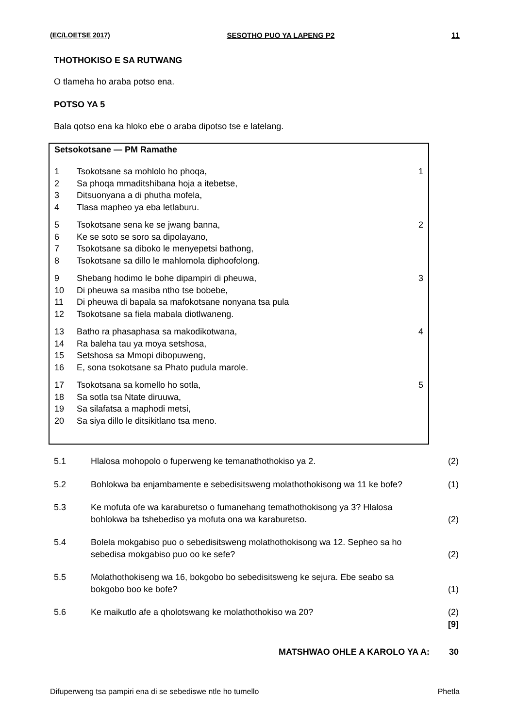(EC/LOETSE 2017) SESOTHO PUO YA LAPENG P2 11
THOTHOKISO E SA RUTWANG
O tlameha ho araba potso ena.
POTSO YA 5
Bala qotso ena ka hloko ebe o araba dipotso tse e latelang.
Setsokotsane — PM Ramathe
1
2
3
4
Tsokotsane sa mohlolo ho phoqa,
Sa phoqa mmaditshibana hoja a itebetse,
Ditsuonyana a di phutha mofela,
Tlasa mapheo ya eba letlaburu.
1
5
6
7
8
Tsokotsane sena ke se jwang banna,
Ke se soto se soro sa dipolayano,
Tsokotsane sa diboko le menyepetsi bathong,
Tsokotsane sa dillo le mahlomola diphoofolong.
2
9
10
11
12
Shebang hodimo le bohe dipampiri di pheuwa,
Di pheuwa sa masiba ntho tse bobebe,
Di pheuwa di bapala sa mafokotsane nonyana tsa pula
Tsokotsane sa fiela mabala diotlwaneng.
3
13
14
15
16
Batho ra phasaphasa sa makodikotwana,
Ra baleha tau ya moya setshosa,
Setshosa sa Mmopi dibopuweng,
E, sona tsokotsane sa Phato pudula marole.
4
17
18
19
20
Tsokotsana sa komello ho sotla,
Sa sotla tsa Ntate diruuwa,
Sa silafatsa a maphodi metsi,
Sa siya dillo le ditsikitlano tsa meno.
5
| 5.1 | Hlalosa mohopolo o fuperweng ke temanathothokiso ya 2. | (2) |
| 5.2 | Bohlokwa ba enjambamente e sebedisitsweng molathothokisong wa 11 ke bofe? | (1) |
| 5.3 | Ke mofuta ofe wa karaburetso o fumanehang temathothokisong ya 3? Hlalosa bohlokwa ba tshebediso ya mofuta ona wa karaburetso. | (2) |
| 5.4 | Bolela mokgabiso puo o sebedisitsweng molathothokisong wa 12. Sepheo sa ho sebedisa mokgabiso puo oo ke sefe? | (2) |
| 5.5 | Molathothokiseng wa 16, bokgobo bo sebedisitsweng ke sejura. Ebe seabo sa bokgobo boo ke bofe? | (1) |
| 5.6 | Ke maikutlo afe a qholotswang ke molathothokiso wa 20? | (2) [9] |
| | MATSHWAO OHLE A KAROLO YA A: | 30 |
Difuperweng tsa pampiri ena di se sebediswe ntle ho tumello Phetla